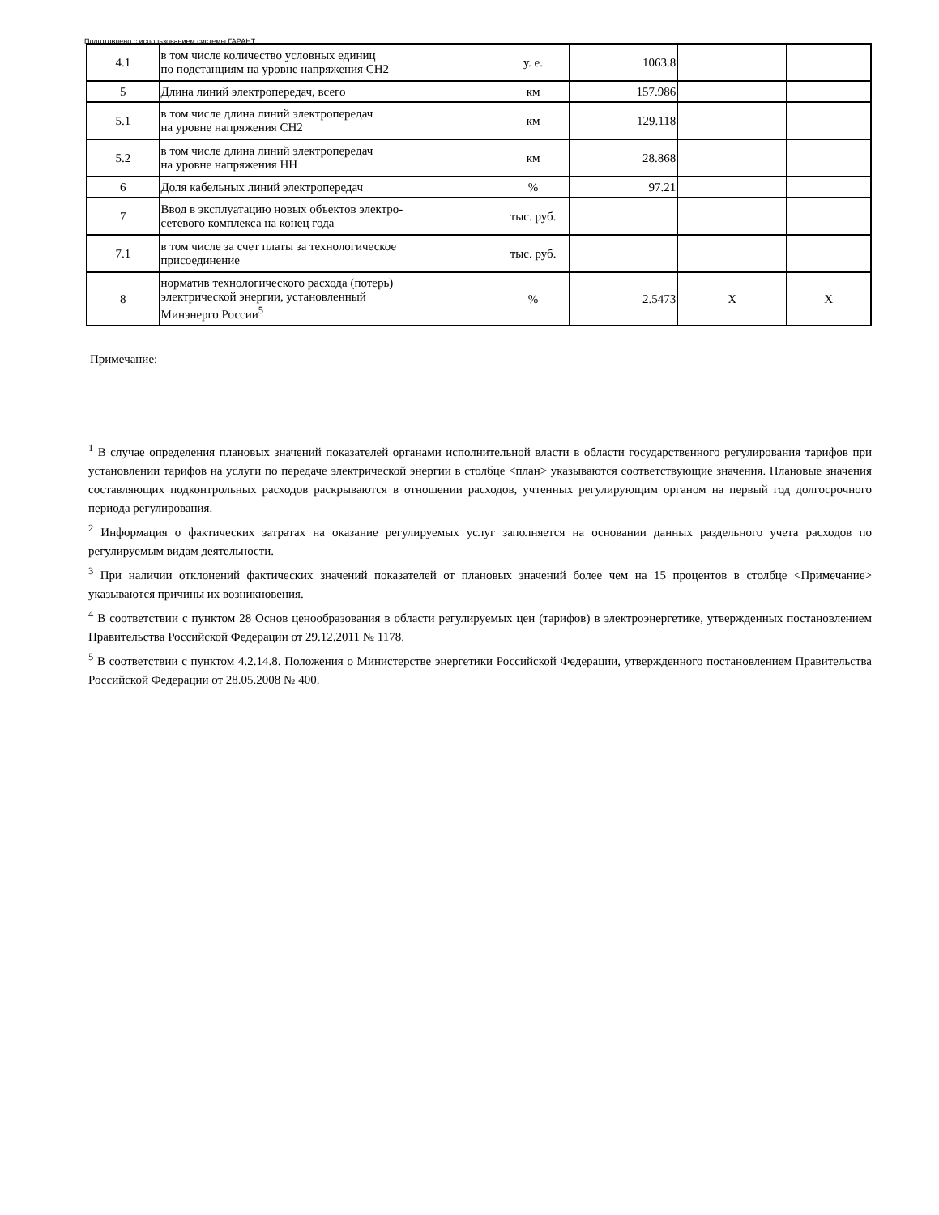Подготовлено с использованием системы ГАРАНТ
| 4.1 | в том числе количество условных единиц по подстанциям на уровне напряжения СН2 | у. е. | 1063.8 | | |
| 5 | Длина линий электропередач, всего | км | 157.986 | | |
| 5.1 | в том числе длина линий электропередач на уровне напряжения СН2 | км | 129.118 | | |
| 5.2 | в том числе длина линий электропередач на уровне напряжения НН | км | 28.868 | | |
| 6 | Доля кабельных линий электропередач | % | 97.21 | | |
| 7 | Ввод в эксплуатацию новых объектов электро- сетевого комплекса на конец года | тыс. руб. | | | |
| 7.1 | в том числе за счет платы за технологическое присоединение | тыс. руб. | | | |
| 8 | норматив технологического расхода (потерь) электрической энергии, установленный Минэнерго России<sup>5</sup> | % | 2.5473 | X | X |
Примечание:
<sup>1</sup> В случае определения плановых значений показателей органами исполнительной власти в области государственного регулирования тарифов при установлении тарифов на услуги по передаче электрической энергии в столбце <план> указываются соответствующие значения. Плановые значения составляющих подконтрольных расходов раскрываются в отношении расходов, учтенных регулирующим органом на первый год долгосрочного периода регулирования.
<sup>2</sup> Информация о фактических затратах на оказание регулируемых услуг заполняется на основании данных раздельного учета расходов по регулируемым видам деятельности.
<sup>3</sup> При наличии отклонений фактических значений показателей от плановых значений более чем на 15 процентов в столбце <Примечание> указываются причины их возникновения.
<sup>4</sup> В соответствии с пунктом 28 Основ ценообразования в области регулируемых цен (тарифов) в электроэнергетике, утвержденных постановлением Правительства Российской Федерации от 29.12.2011 № 1178.
<sup>5</sup> В соответствии с пунктом 4.2.14.8. Положения о Министерстве энергетики Российской Федерации, утвержденного постановлением Правительства Российской Федерации от 28.05.2008 № 400.